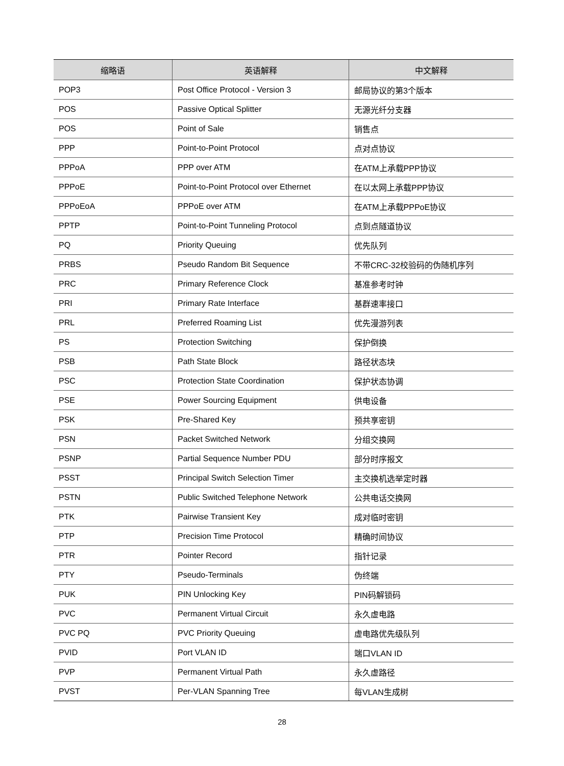| 缩略语 | 英语解释 | 中文解释 |
| --- | --- | --- |
| POP3 | Post Office Protocol - Version 3 | 邮局协议的第3个版本 |
| POS | Passive Optical Splitter | 无源光纤分支器 |
| POS | Point of Sale | 销售点 |
| PPP | Point-to-Point Protocol | 点对点协议 |
| PPPoA | PPP over ATM | 在ATM上承载PPP协议 |
| PPPoE | Point-to-Point Protocol over Ethernet | 在以太网上承载PPP协议 |
| PPPoEoA | PPPoE over ATM | 在ATM上承载PPPoE协议 |
| PPTP | Point-to-Point Tunneling Protocol | 点到点隧道协议 |
| PQ | Priority Queuing | 优先队列 |
| PRBS | Pseudo Random Bit Sequence | 不带CRC-32校验码的伪随机序列 |
| PRC | Primary Reference Clock | 基准参考时钟 |
| PRI | Primary Rate Interface | 基群速率接口 |
| PRL | Preferred Roaming List | 优先漫游列表 |
| PS | Protection Switching | 保护倒换 |
| PSB | Path State Block | 路径状态块 |
| PSC | Protection State Coordination | 保护状态协调 |
| PSE | Power Sourcing Equipment | 供电设备 |
| PSK | Pre-Shared Key | 预共享密钥 |
| PSN | Packet Switched Network | 分组交换网 |
| PSNP | Partial Sequence Number PDU | 部分时序报文 |
| PSST | Principal Switch Selection Timer | 主交换机选举定时器 |
| PSTN | Public Switched Telephone Network | 公共电话交换网 |
| PTK | Pairwise Transient Key | 成对临时密钥 |
| PTP | Precision Time Protocol | 精确时间协议 |
| PTR | Pointer Record | 指针记录 |
| PTY | Pseudo-Terminals | 伪终端 |
| PUK | PIN Unlocking Key | PIN码解锁码 |
| PVC | Permanent Virtual Circuit | 永久虚电路 |
| PVC PQ | PVC Priority Queuing | 虚电路优先级队列 |
| PVID | Port VLAN ID | 端口VLAN ID |
| PVP | Permanent Virtual Path | 永久虚路径 |
| PVST | Per-VLAN Spanning Tree | 每VLAN生成树 |
28